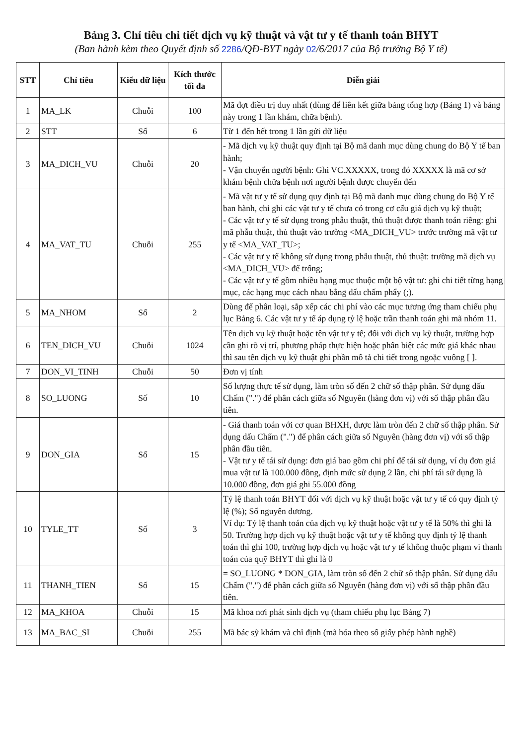Bảng 3. Chỉ tiêu chi tiết dịch vụ kỹ thuật và vật tư y tế thanh toán BHYT
(Ban hành kèm theo Quyết định số 2286/QĐ-BYT ngày 02/6/2017 của Bộ trưởng Bộ Y tế)
| STT | Chỉ tiêu | Kiểu dữ liệu | Kích thước tối đa | Diễn giải |
| --- | --- | --- | --- | --- |
| 1 | MA_LK | Chuỗi | 100 | Mã đợt điều trị duy nhất (dùng để liên kết giữa bảng tổng hợp (Bảng 1) và bảng này trong 1 lần khám, chữa bệnh). |
| 2 | STT | Số | 6 | Từ 1 đến hết trong 1 lần gửi dữ liệu |
| 3 | MA_DICH_VU | Chuỗi | 20 | - Mã dịch vụ kỹ thuật quy định tại Bộ mã danh mục dùng chung do Bộ Y tế ban hành; - Vận chuyển người bệnh: Ghi VC.XXXXX, trong đó XXXXX là mã cơ sở khám bệnh chữa bệnh nơi người bệnh được chuyển đến |
| 4 | MA_VAT_TU | Chuỗi | 255 | - Mã vật tư y tế sử dụng quy định tại Bộ mã danh mục dùng chung do Bộ Y tế ban hành, chỉ ghi các vật tư y tế chưa có trong cơ cấu giá dịch vụ kỹ thuật; - Các vật tư y tế sử dụng trong phẫu thuật, thủ thuật được thanh toán riêng: ghi mã phẫu thuật, thủ thuật vào trường <MA_DICH_VU> trước trường mã vật tư y tế <MA_VAT_TU>; - Các vật tư y tế không sử dụng trong phẫu thuật, thủ thuật: trường mã dịch vụ <MA_DICH_VU> để trống; - Các vật tư y tế gồm nhiều hạng mục thuộc một bộ vật tư: ghi chi tiết từng hạng mục, các hạng mục cách nhau bằng dấu chấm phẩy (;). |
| 5 | MA_NHOM | Số | 2 | Dùng để phân loại, sắp xếp các chi phí vào các mục tương ứng tham chiếu phụ lục Bảng 6. Các vật tư y tế áp dụng tỷ lệ hoặc trần thanh toán ghi mã nhóm 11. |
| 6 | TEN_DICH_VU | Chuỗi | 1024 | Tên dịch vụ kỹ thuật hoặc tên vật tư y tế; đối với dịch vụ kỹ thuật, trường hợp cần ghi rõ vị trí, phương pháp thực hiện hoặc phân biệt các mức giá khác nhau thì sau tên dịch vụ kỹ thuật ghi phần mô tả chi tiết trong ngoặc vuông [ ]. |
| 7 | DON_VI_TINH | Chuỗi | 50 | Đơn vị tính |
| 8 | SO_LUONG | Số | 10 | Số lượng thực tế sử dụng, làm tròn số đến 2 chữ số thập phân. Sử dụng dấu Chấm (".") để phân cách giữa số Nguyên (hàng đơn vị) với số thập phân đầu tiên. |
| 9 | DON_GIA | Số | 15 | - Giá thanh toán với cơ quan BHXH, được làm tròn đến 2 chữ số thập phân. Sử dụng dấu Chấm (".") để phân cách giữa số Nguyên (hàng đơn vị) với số thập phân đầu tiên. - Vật tư y tế tái sử dụng: đơn giá bao gồm chi phí để tái sử dụng, ví dụ đơn giá mua vật tư là 100.000 đồng, định mức sử dụng 2 lần, chi phí tái sử dụng là 10.000 đồng, đơn giá ghi 55.000 đồng |
| 10 | TYLE_TT | Số | 3 | Tỷ lệ thanh toán BHYT đối với dịch vụ kỹ thuật hoặc vật tư y tế có quy định tỷ lệ (%); Số nguyên dương. Ví dụ: Tỷ lệ thanh toán của dịch vụ kỹ thuật hoặc vật tư y tế là 50% thì ghi là 50. Trường hợp dịch vụ kỹ thuật hoặc vật tư y tế không quy định tỷ lệ thanh toán thì ghi 100, trường hợp dịch vụ hoặc vật tư y tế không thuộc phạm vi thanh toán của quỹ BHYT thì ghi là 0 |
| 11 | THANH_TIEN | Số | 15 | = SO_LUONG * DON_GIA, làm tròn số đến 2 chữ số thập phân. Sử dụng dấu Chấm (".") để phân cách giữa số Nguyên (hàng đơn vị) với số thập phân đầu tiên. |
| 12 | MA_KHOA | Chuỗi | 15 | Mã khoa nơi phát sinh dịch vụ (tham chiếu phụ lục Bảng 7) |
| 13 | MA_BAC_SI | Chuỗi | 255 | Mã bác sỹ khám và chỉ định (mã hóa theo số giấy phép hành nghề) |